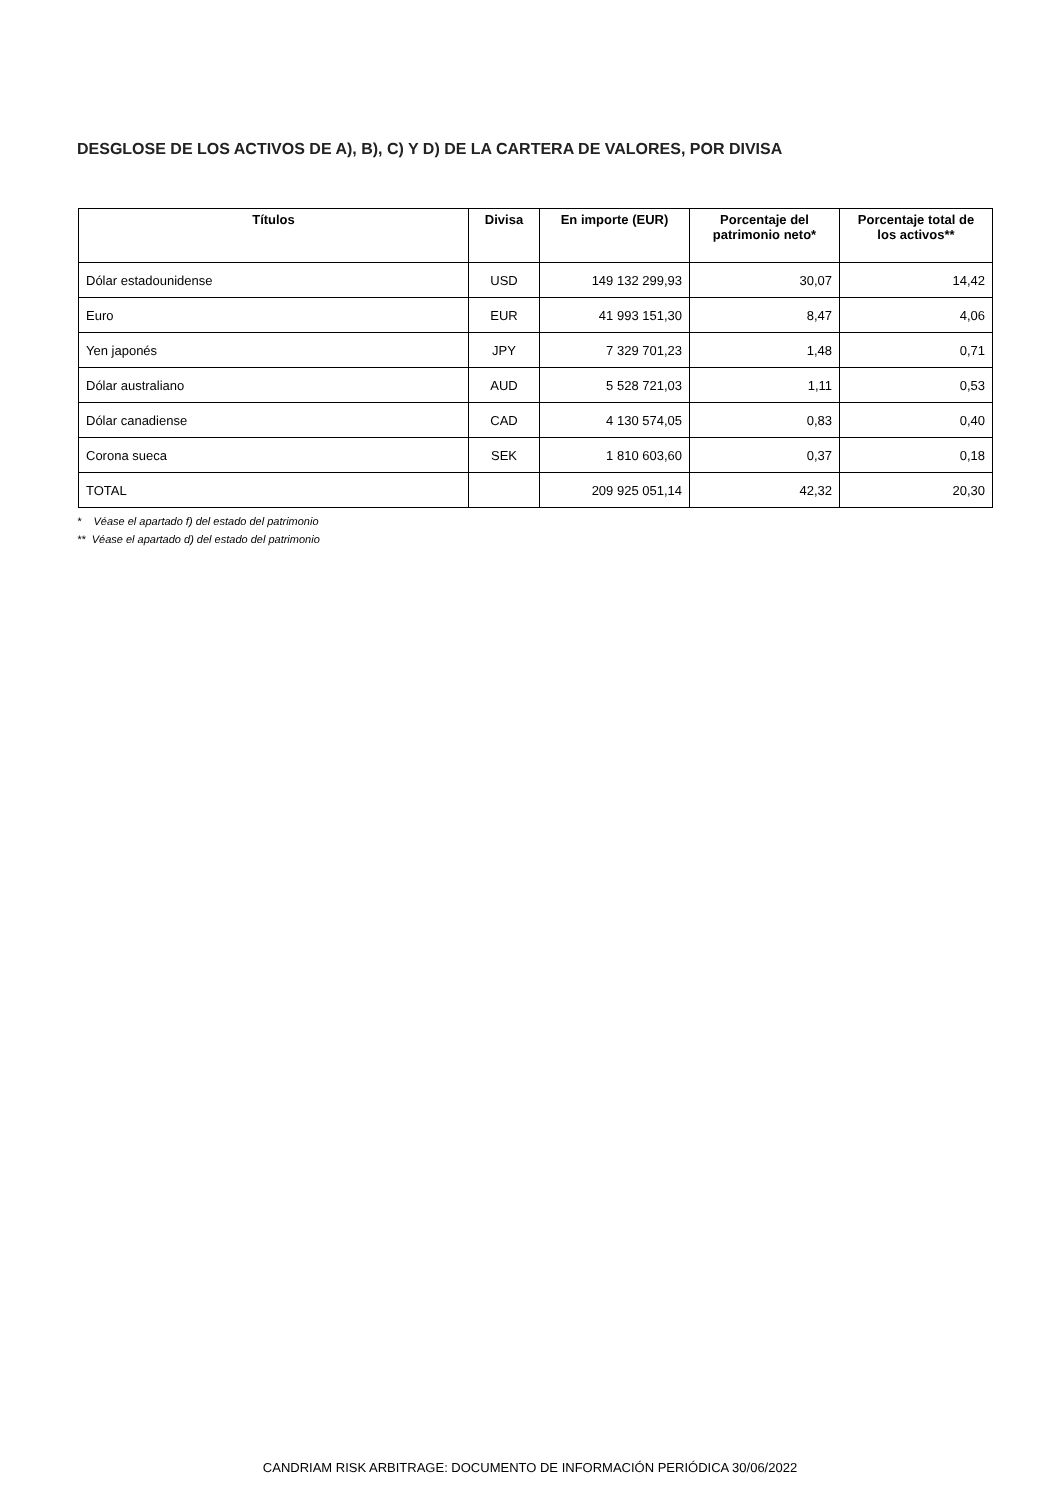DESGLOSE DE LOS ACTIVOS DE A), B), C) Y D) DE LA CARTERA DE VALORES, POR DIVISA
| Títulos | Divisa | En importe (EUR) | Porcentaje del patrimonio neto* | Porcentaje total de los activos** |
| --- | --- | --- | --- | --- |
| Dólar estadounidense | USD | 149 132 299,93 | 30,07 | 14,42 |
| Euro | EUR | 41 993 151,30 | 8,47 | 4,06 |
| Yen japonés | JPY | 7 329 701,23 | 1,48 | 0,71 |
| Dólar australiano | AUD | 5 528 721,03 | 1,11 | 0,53 |
| Dólar canadiense | CAD | 4 130 574,05 | 0,83 | 0,40 |
| Corona sueca | SEK | 1 810 603,60 | 0,37 | 0,18 |
| TOTAL | | 209 925 051,14 | 42,32 | 20,30 |
* Véase el apartado f) del estado del patrimonio
** Véase el apartado d) del estado del patrimonio
CANDRIAM RISK ARBITRAGE: DOCUMENTO DE INFORMACIÓN PERIÓDICA 30/06/2022